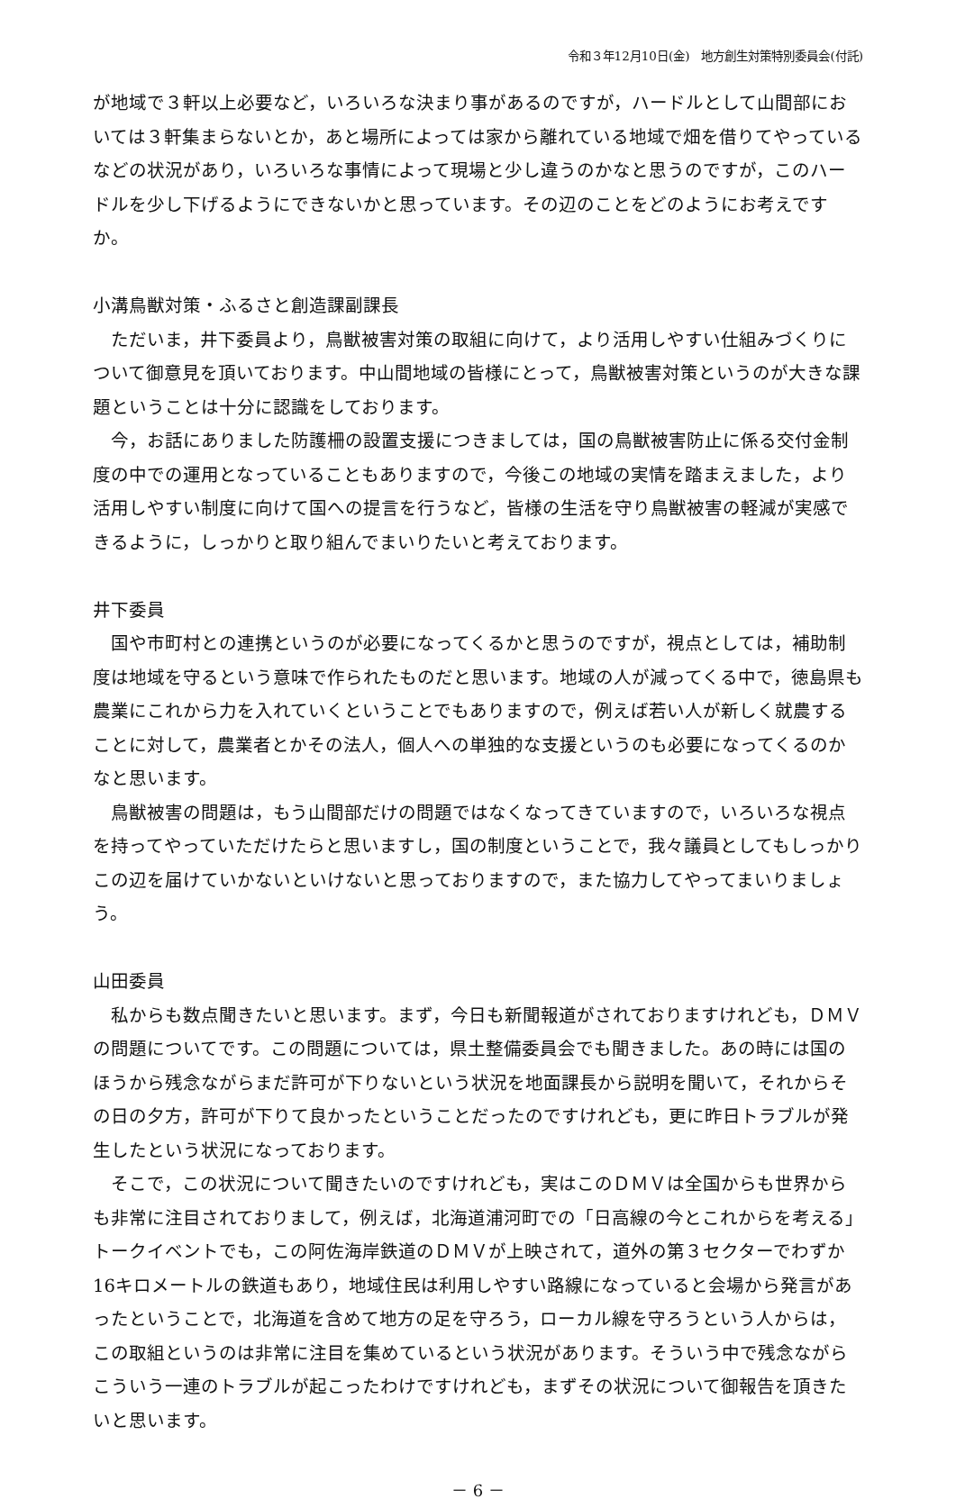令和３年12月10日(金)　地方創生対策特別委員会(付託)
が地域で３軒以上必要など，いろいろな決まり事があるのですが，ハードルとして山間部においては３軒集まらないとか，あと場所によっては家から離れている地域で畑を借りてやっているなどの状況があり，いろいろな事情によって現場と少し違うのかなと思うのですが，このハードルを少し下げるようにできないかと思っています。その辺のことをどのようにお考えですか。
小溝鳥獣対策・ふるさと創造課副課長
ただいま，井下委員より，鳥獣被害対策の取組に向けて，より活用しやすい仕組みづくりについて御意見を頂いております。中山間地域の皆様にとって，鳥獣被害対策というのが大きな課題ということは十分に認識をしております。
今，お話にありました防護柵の設置支援につきましては，国の鳥獣被害防止に係る交付金制度の中での運用となっていることもありますので，今後この地域の実情を踏まえました，より活用しやすい制度に向けて国への提言を行うなど，皆様の生活を守り鳥獣被害の軽減が実感できるように，しっかりと取り組んでまいりたいと考えております。
井下委員
国や市町村との連携というのが必要になってくるかと思うのですが，視点としては，補助制度は地域を守るという意味で作られたものだと思います。地域の人が減ってくる中で，徳島県も農業にこれから力を入れていくということでもありますので，例えば若い人が新しく就農することに対して，農業者とかその法人，個人への単独的な支援というのも必要になってくるのかなと思います。
鳥獣被害の問題は，もう山間部だけの問題ではなくなってきていますので，いろいろな視点を持ってやっていただけたらと思いますし，国の制度ということで，我々議員としてもしっかりこの辺を届けていかないといけないと思っておりますので，また協力してやってまいりましょう。
山田委員
私からも数点聞きたいと思います。まず，今日も新聞報道がされておりますけれども，ＤＭＶの問題についてです。この問題については，県土整備委員会でも聞きました。あの時には国のほうから残念ながらまだ許可が下りないという状況を地面課長から説明を聞いて，それからその日の夕方，許可が下りて良かったということだったのですけれども，更に昨日トラブルが発生したという状況になっております。
そこで，この状況について聞きたいのですけれども，実はこのＤＭＶは全国からも世界からも非常に注目されておりまして，例えば，北海道浦河町での「日高線の今とこれからを考える」トークイベントでも，この阿佐海岸鉄道のＤＭＶが上映されて，道外の第３セクターでわずか16キロメートルの鉄道もあり，地域住民は利用しやすい路線になっていると会場から発言があったということで，北海道を含めて地方の足を守ろう，ローカル線を守ろうという人からは，この取組というのは非常に注目を集めているという状況があります。そういう中で残念ながらこういう一連のトラブルが起こったわけですけれども，まずその状況について御報告を頂きたいと思います。
－ 6 －